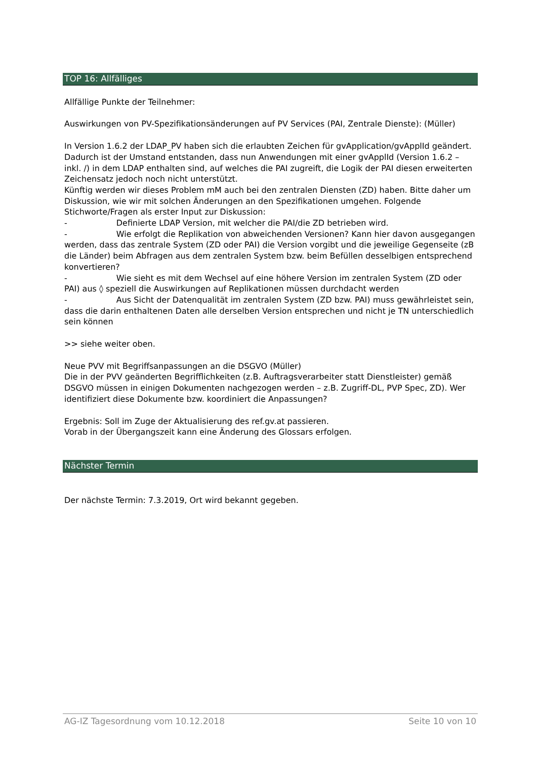TOP 16: Allfälliges
Allfällige Punkte der Teilnehmer:
Auswirkungen von PV-Spezifikationsänderungen auf PV Services (PAI, Zentrale Dienste): (Müller)
In Version 1.6.2 der LDAP_PV haben sich die erlaubten Zeichen für gvApplication/gvApplId geändert. Dadurch ist der Umstand entstanden, dass nun Anwendungen mit einer gvApplId (Version 1.6.2 – inkl. /) in dem LDAP enthalten sind, auf welches die PAI zugreift, die Logik der PAI diesen erweiterten Zeichensatz jedoch noch nicht unterstützt.
Künftig werden wir dieses Problem mM auch bei den zentralen Diensten (ZD) haben. Bitte daher um Diskussion, wie wir mit solchen Änderungen an den Spezifikationen umgehen. Folgende Stichworte/Fragen als erster Input zur Diskussion:
- Definierte LDAP Version, mit welcher die PAI/die ZD betrieben wird.
- Wie erfolgt die Replikation von abweichenden Versionen? Kann hier davon ausgegangen werden, dass das zentrale System (ZD oder PAI) die Version vorgibt und die jeweilige Gegenseite (zB die Länder) beim Abfragen aus dem zentralen System bzw. beim Befüllen desselbigen entsprechend konvertieren?
- Wie sieht es mit dem Wechsel auf eine höhere Version im zentralen System (ZD oder PAI) aus ◊ speziell die Auswirkungen auf Replikationen müssen durchdacht werden
- Aus Sicht der Datenqualität im zentralen System (ZD bzw. PAI) muss gewährleistet sein, dass die darin enthaltenen Daten alle derselben Version entsprechen und nicht je TN unterschiedlich sein können
>> siehe weiter oben.
Neue PVV mit Begriffsanpassungen an die DSGVO (Müller)
Die in der PVV geänderten Begrifflichkeiten (z.B. Auftragsverarbeiter statt Dienstleister) gemäß DSGVO müssen in einigen Dokumenten nachgezogen werden – z.B. Zugriff-DL, PVP Spec, ZD). Wer identifiziert diese Dokumente bzw. koordiniert die Anpassungen?
Ergebnis: Soll im Zuge der Aktualisierung des ref.gv.at passieren.
Vorab in der Übergangszeit kann eine Änderung des Glossars erfolgen.
Nächster Termin
Der nächste Termin: 7.3.2019, Ort wird bekannt gegeben.
AG-IZ Tagesordnung vom 10.12.2018 Seite 10 von 10